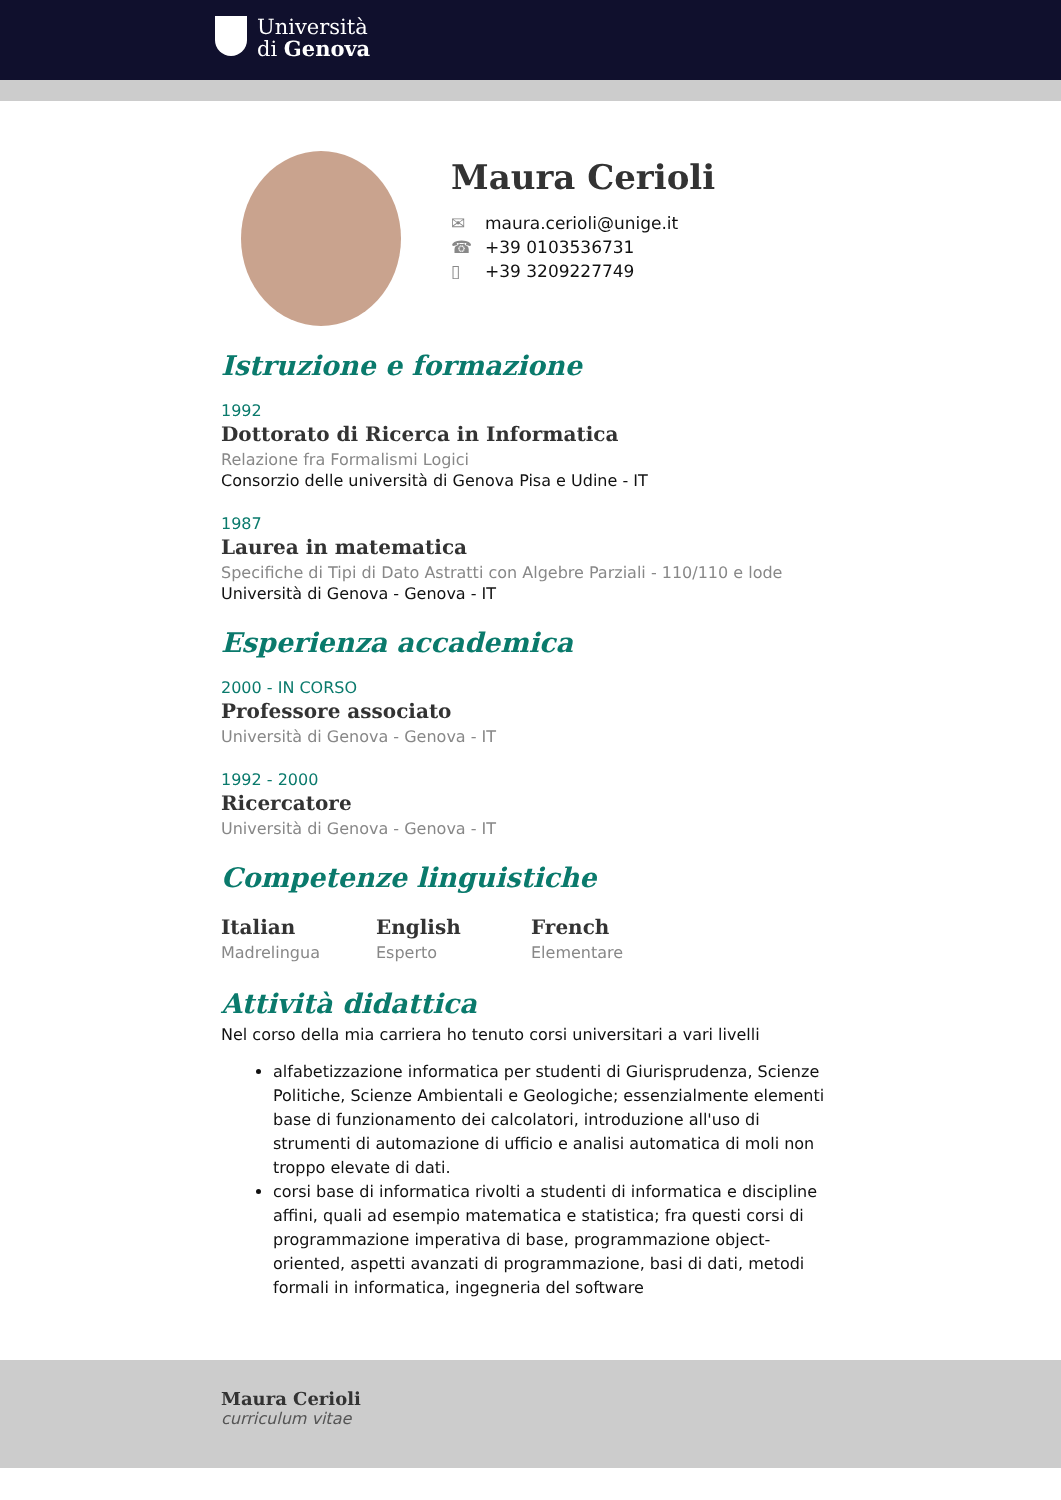Università
di Genova
Maura Cerioli
✉ maura.cerioli@unige.it
☎ +39 0103536731
▯ +39 3209227749
Istruzione e formazione
1992
Dottorato di Ricerca in Informatica
Relazione fra Formalismi Logici
Consorzio delle università di Genova Pisa e Udine - IT
1987
Laurea in matematica
Specifiche di Tipi di Dato Astratti con Algebre Parziali - 110/110 e lode
Università di Genova - Genova - IT
Esperienza accademica
2000 - IN CORSO
Professore associato
Università di Genova - Genova - IT
1992 - 2000
Ricercatore
Università di Genova - Genova - IT
Competenze linguistiche
Italian
Madrelingua
English
Esperto
French
Elementare
Attività didattica
Nel corso della mia carriera ho tenuto corsi universitari a vari livelli
alfabetizzazione informatica per studenti di Giurisprudenza, Scienze Politiche, Scienze Ambientali e Geologiche; essenzialmente elementi base di funzionamento dei calcolatori, introduzione all'uso di strumenti di automazione di ufficio e analisi automatica di moli non troppo elevate di dati.
corsi base di informatica rivolti a studenti di informatica e discipline affini, quali ad esempio matematica e statistica; fra questi corsi di programmazione imperativa di base, programmazione object-oriented, aspetti avanzati di programmazione, basi di dati, metodi formali in informatica, ingegneria del software
Maura Cerioli
curriculum vitae